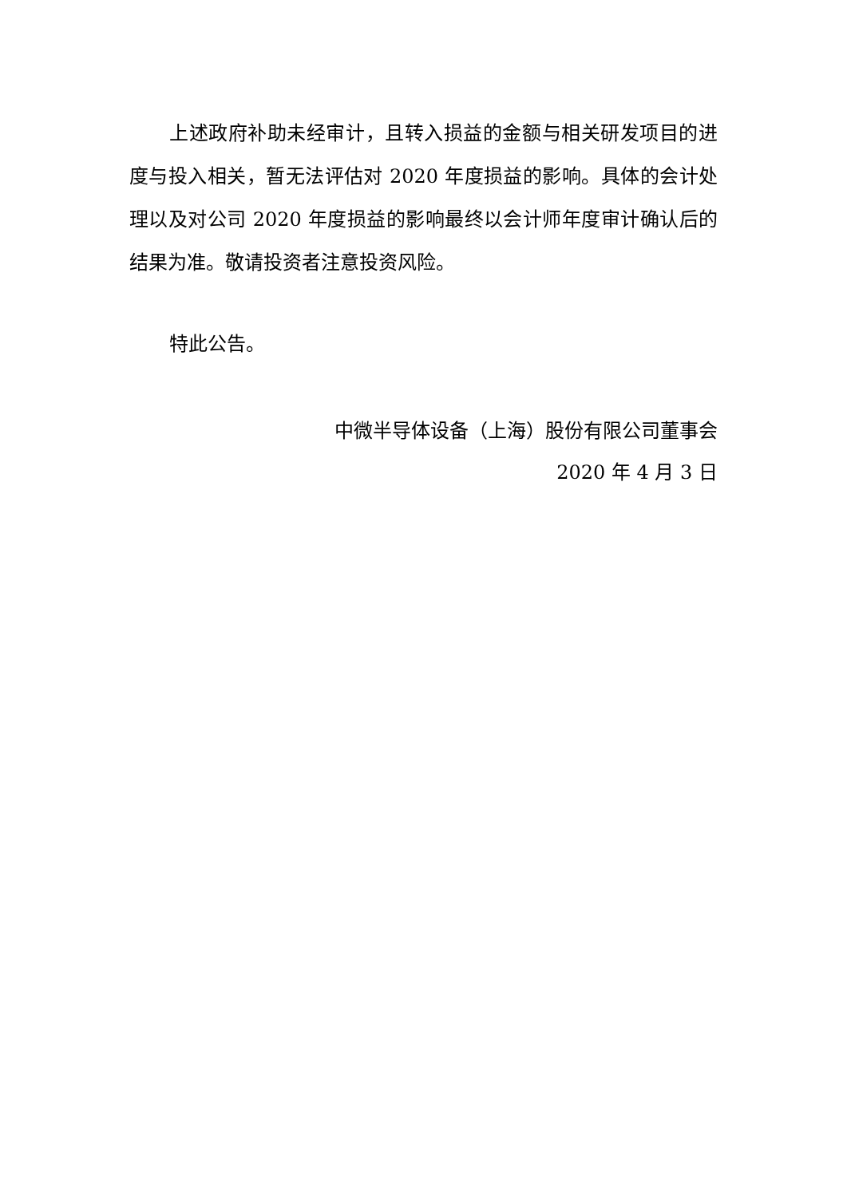上述政府补助未经审计，且转入损益的金额与相关研发项目的进度与投入相关，暂无法评估对 2020 年度损益的影响。具体的会计处理以及对公司 2020 年度损益的影响最终以会计师年度审计确认后的结果为准。敬请投资者注意投资风险。
特此公告。
中微半导体设备（上海）股份有限公司董事会
2020 年 4 月 3 日